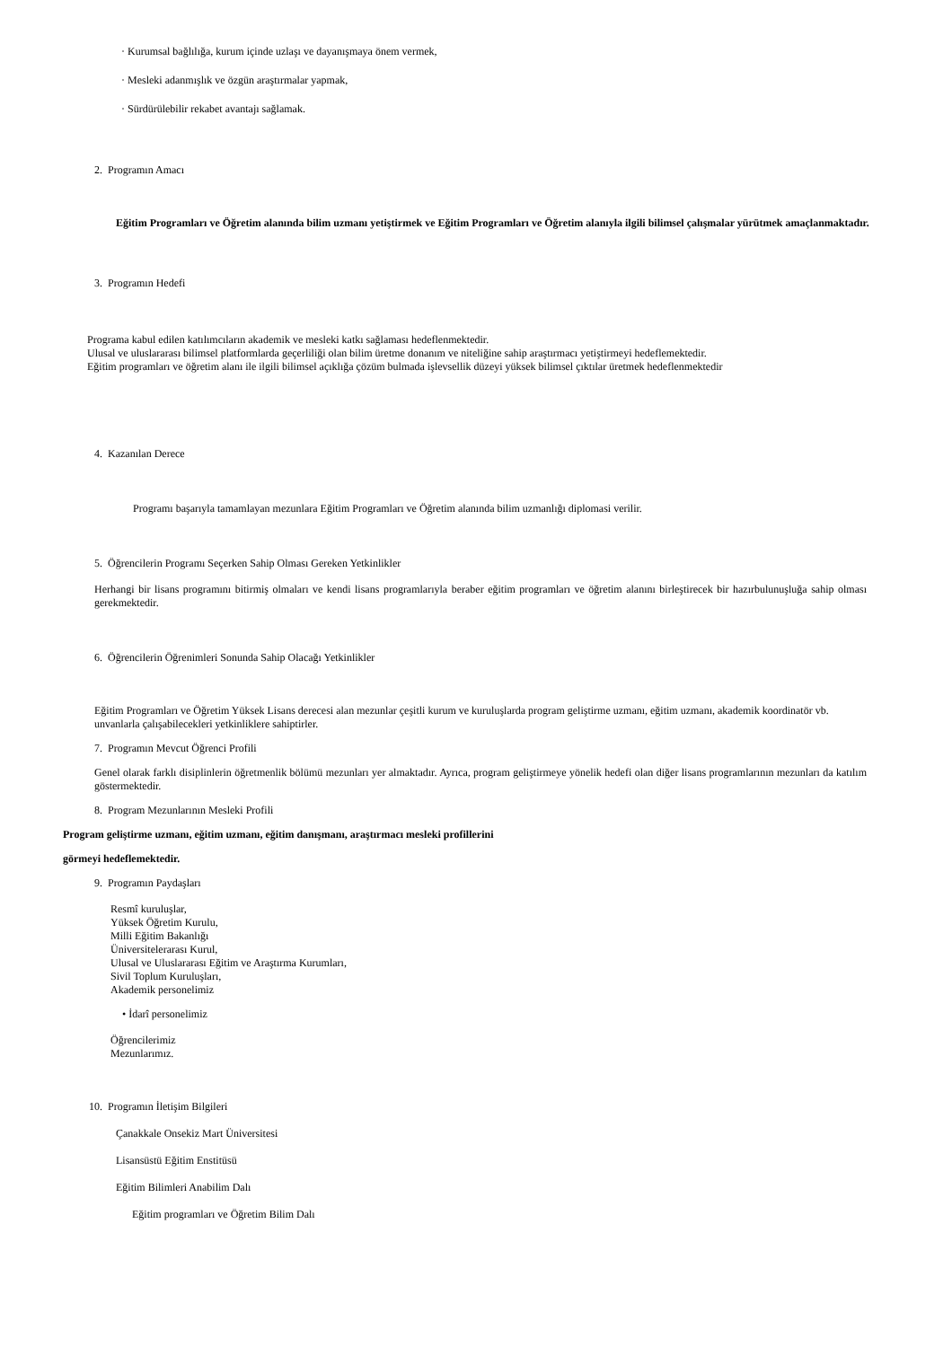· Kurumsal bağlılığa, kurum içinde uzlaşı ve dayanışmaya önem vermek,
· Mesleki adanmışlık ve özgün araştırmalar yapmak,
· Sürdürülebilir rekabet avantajı sağlamak.
2. Programın Amacı
Eğitim Programları ve Öğretim alanında bilim uzmanı yetiştirmek ve Eğitim Programları ve Öğretim alanıyla ilgili bilimsel çalışmalar yürütmek amaçlanmaktadır.
3. Programın Hedefi
Programa kabul edilen katılımcıların akademik ve mesleki katkı sağlaması hedeflenmektedir.
Ulusal ve uluslararası bilimsel platformlarda geçerliliği olan bilim üretme donanım ve niteliğine sahip araştırmacı yetiştirmeyi hedeflemektedir.
Eğitim programları ve öğretim alanı ile ilgili bilimsel açıklığa çözüm bulmada işlevsellik düzeyi yüksek bilimsel çıktılar üretmek hedeflenmektedir
4. Kazanılan Derece
Programı başarıyla tamamlayan mezunlara Eğitim Programları ve Öğretim alanında bilim uzmanlığı diplomasi verilir.
5. Öğrencilerin Programı Seçerken Sahip Olması Gereken Yetkinlikler
Herhangi bir lisans programını bitirmiş olmaları ve kendi lisans programlarıyla beraber eğitim programları ve öğretim alanını birleştirecek bir hazırbulunuşluğa sahip olması gerekmektedir.
6. Öğrencilerin Öğrenimleri Sonunda Sahip Olacağı Yetkinlikler
Eğitim Programları ve Öğretim Yüksek Lisans derecesi alan mezunlar çeşitli kurum ve kuruluşlarda program geliştirme uzmanı, eğitim uzmanı, akademik koordinatör vb. unvanlarla çalışabilecekleri yetkinliklere sahiptirler.
7. Programın Mevcut Öğrenci Profili
Genel olarak farklı disiplinlerin öğretmenlik bölümü mezunları yer almaktadır. Ayrıca, program geliştirmeye yönelik hedefi olan diğer lisans programlarının mezunları da katılım göstermektedir.
8. Program Mezunlarının Mesleki Profili
Program geliştirme uzmanı, eğitim uzmanı, eğitim danışmanı, araştırmacı mesleki profillerini
görmeyi hedeflemektedir.
9. Programın Paydaşları
Resmî kuruluşlar,
Yüksek Öğretim Kurulu,
Milli Eğitim Bakanlığı
Üniversitelerarası Kurul,
Ulusal ve Uluslararası Eğitim ve Araştırma Kurumları,
Sivil Toplum Kuruluşları,
Akademik personelimiz
• İdarî personelimiz
Öğrencilerimiz
Mezunlarımız.
10. Programın İletişim Bilgileri
Çanakkale Onsekiz Mart Üniversitesi
Lisansüstü Eğitim Enstitüsü
Eğitim Bilimleri Anabilim Dalı
Eğitim programları ve Öğretim Bilim Dalı